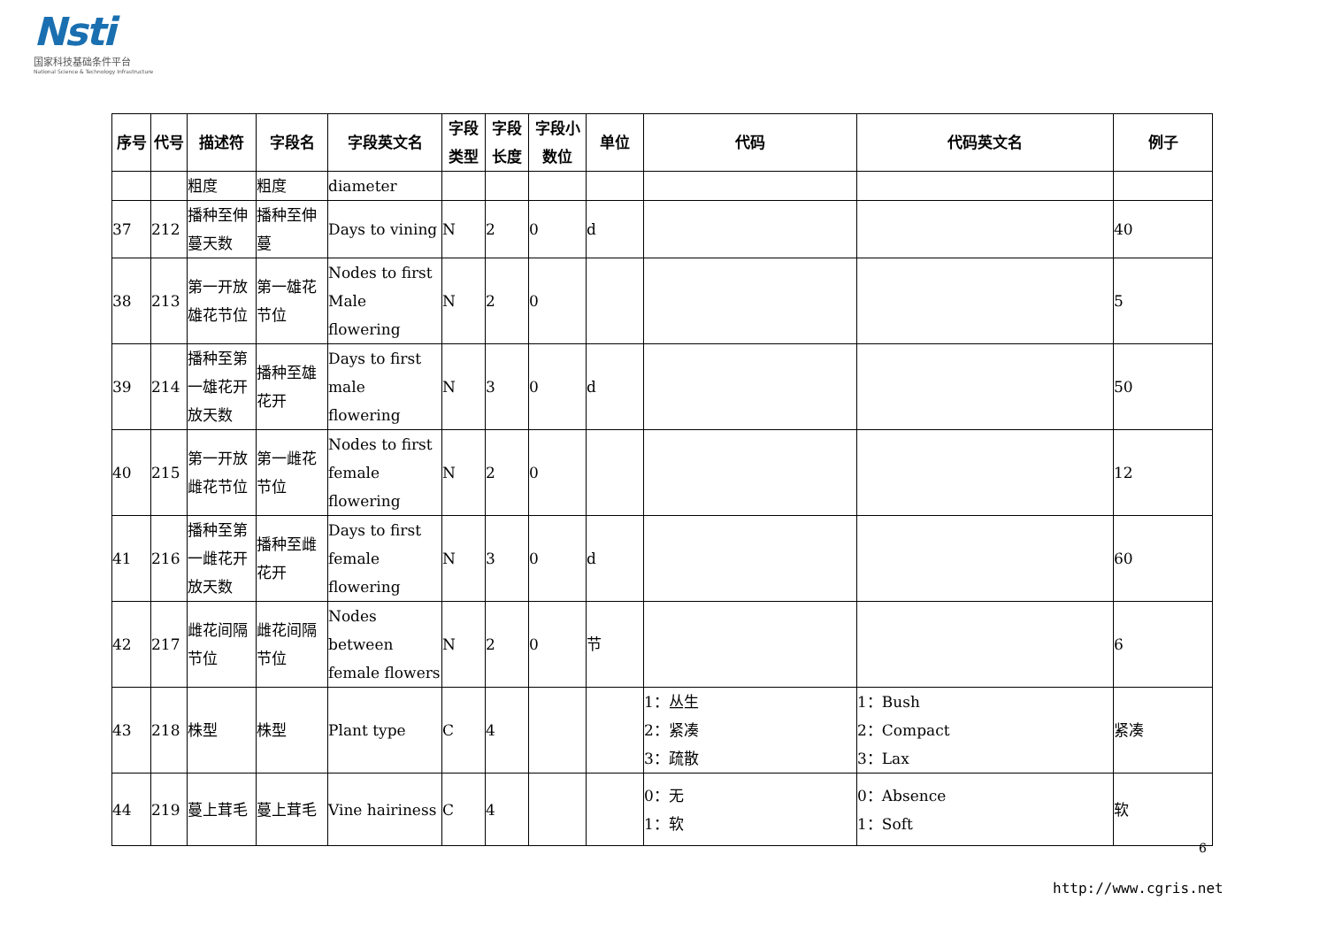Nsti
国家科技基础条件平台
National Science & Technology Infrastructure
| 序号 | 代号 | 描述符 | 字段名 | 字段英文名 | 字段类型 | 字段长度 | 字段小数位 | 单位 | 代码 | 代码英文名 | 例子 |
| --- | --- | --- | --- | --- | --- | --- | --- | --- | --- | --- | --- |
| | | 粗度 | 粗度 | diameter | | | | | | | |
| 37 | 212 | 播种至伸蔓天数 | 播种至伸蔓 | Days to vining | N | 2 | 0 | d | | | 40 |
| 38 | 213 | 第一开放雄花节位 | 第一雄花节位 | Nodes to first Male flowering | N | 2 | 0 | | | | 5 |
| 39 | 214 | 播种至第一雄花开放天数 | 播种至雄花开 | Days to first male flowering | N | 3 | 0 | d | | | 50 |
| 40 | 215 | 第一开放雌花节位 | 第一雌花节位 | Nodes to first female flowering | N | 2 | 0 | | | | 12 |
| 41 | 216 | 播种至第一雌花开放天数 | 播种至雌花开 | Days to first female flowering | N | 3 | 0 | d | | | 60 |
| 42 | 217 | 雌花间隔节位 | 雌花间隔节位 | Nodes between female flowers | N | 2 | 0 | 节 | | | 6 |
| 43 | 218 | 株型 | 株型 | Plant type | C | 4 | | | 1：丛生 2：紧凑 3：疏散 | 1：Bush 2：Compact 3：Lax | 紧凑 |
| 44 | 219 | 蔓上茸毛 | 蔓上茸毛 | Vine hairiness | C | 4 | | | 0：无 1：软 | 0：Absence 1：Soft | 软 |
6
http://www.cgris.net